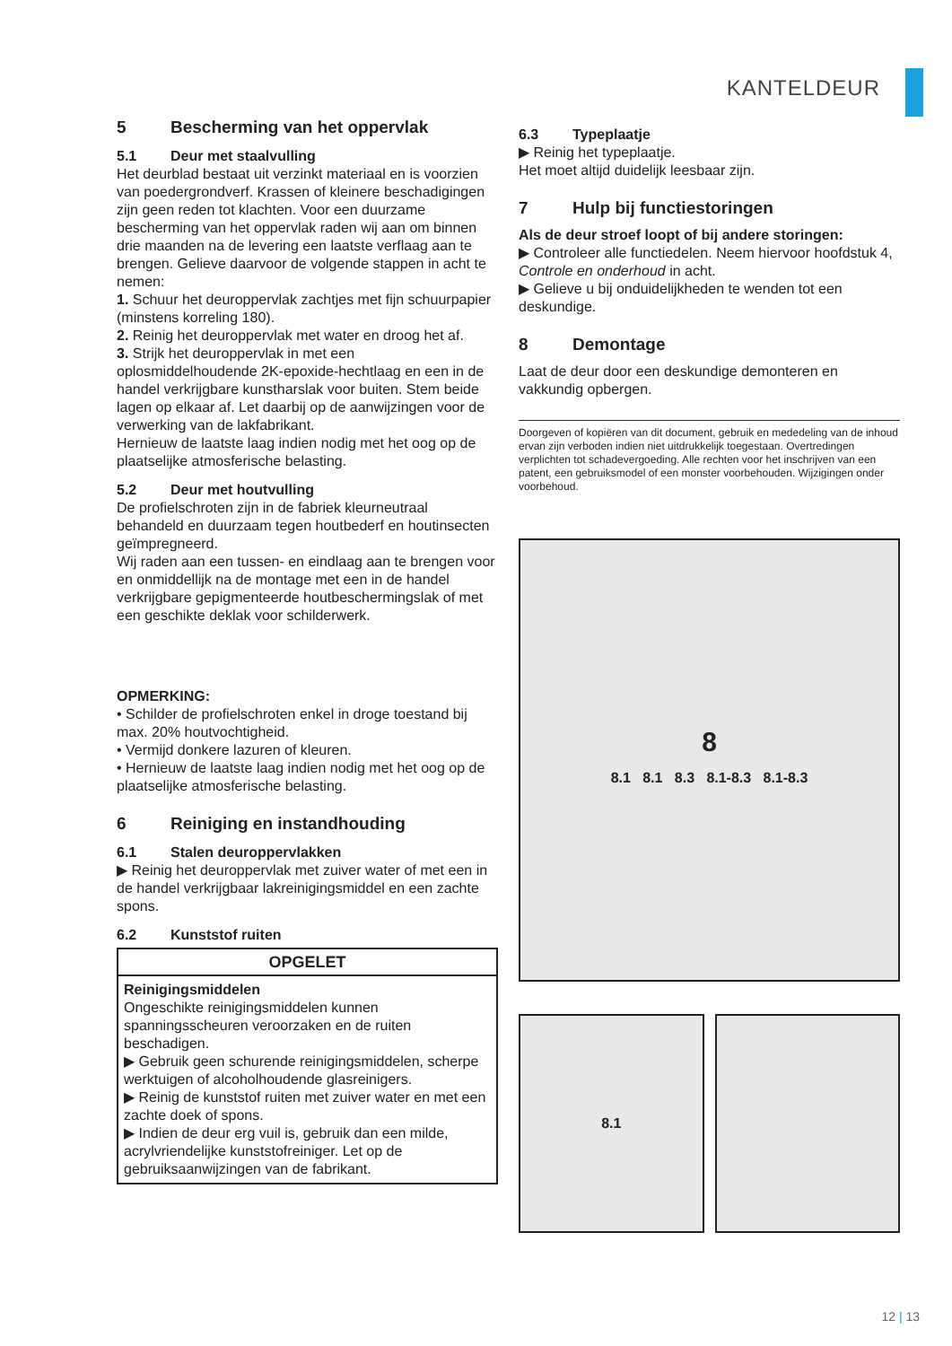KANTELDEUR
5 Bescherming van het oppervlak
5.1 Deur met staalvulling
Het deurblad bestaat uit verzinkt materiaal en is voorzien van poedergrondverf. Krassen of kleinere beschadigingen zijn geen reden tot klachten. Voor een duurzame bescherming van het oppervlak raden wij aan om binnen drie maanden na de levering een laatste verflaag aan te brengen. Gelieve daarvoor de volgende stappen in acht te nemen:
1. Schuur het deuroppervlak zachtjes met fijn schuurpapier (minstens korreling 180).
2. Reinig het deuroppervlak met water en droog het af.
3. Strijk het deuroppervlak in met een oplosmiddelhoudende 2K-epoxide-hechtlaag en een in de handel verkrijgbare kunstharslak voor buiten. Stem beide lagen op elkaar af. Let daarbij op de aanwijzingen voor de verwerking van de lakfabrikant.
Hernieuw de laatste laag indien nodig met het oog op de plaatselijke atmosferische belasting.
5.2 Deur met houtvulling
De profielschroten zijn in de fabriek kleurneutraal behandeld en duurzaam tegen houtbederf en houtinsecten geïmpregneerd.
Wij raden aan een tussen- en eindlaag aan te brengen voor en onmiddellijk na de montage met een in de handel verkrijgbare gepigmenteerde houtbeschermingslak of met een geschikte deklak voor schilderwerk.
OPMERKING:
• Schilder de profielschroten enkel in droge toestand bij max. 20% houtvochtigheid.
• Vermijd donkere lazuren of kleuren.
• Hernieuw de laatste laag indien nodig met het oog op de plaatselijke atmosferische belasting.
6 Reiniging en instandhouding
6.1 Stalen deuroppervlakken
▶ Reinig het deuroppervlak met zuiver water of met een in de handel verkrijgbaar lakreinigingsmiddel en een zachte spons.
6.2 Kunststof ruiten
OPGELET
Reinigingsmiddelen
Ongeschikte reinigingsmiddelen kunnen spanningsscheuren veroorzaken en de ruiten beschadigen.
▶ Gebruik geen schurende reinigingsmiddelen, scherpe werktuigen of alcoholhoudende glasreinigers.
▶ Reinig de kunststof ruiten met zuiver water en met een zachte doek of spons.
▶ Indien de deur erg vuil is, gebruik dan een milde, acrylvriendelijke kunststofreiniger. Let op de gebruiksaanwijzingen van de fabrikant.
6.3 Typeplaatje
▶ Reinig het typeplaatje.
Het moet altijd duidelijk leesbaar zijn.
7 Hulp bij functiestoringen
Als de deur stroef loopt of bij andere storingen:
▶ Controleer alle functiedelen. Neem hiervoor hoofdstuk 4, Controle en onderhoud in acht.
▶ Gelieve u bij onduidelijkheden te wenden tot een deskundige.
8 Demontage
Laat de deur door een deskundige demonteren en vakkundig opbergen.
Doorgeven of kopiëren van dit document, gebruik en mededeling van de inhoud ervan zijn verboden indien niet uitdrukkelijk toegestaan. Overtredingen verplichten tot schadevergoeding. Alle rechten voor het inschrijven van een patent, een gebruiksmodel of een monster voorbehouden. Wijzigingen onder voorbehoud.
8
8.1 8.1 8.3 8.1-8.3 8.1-8.3
8.1
12 | 13